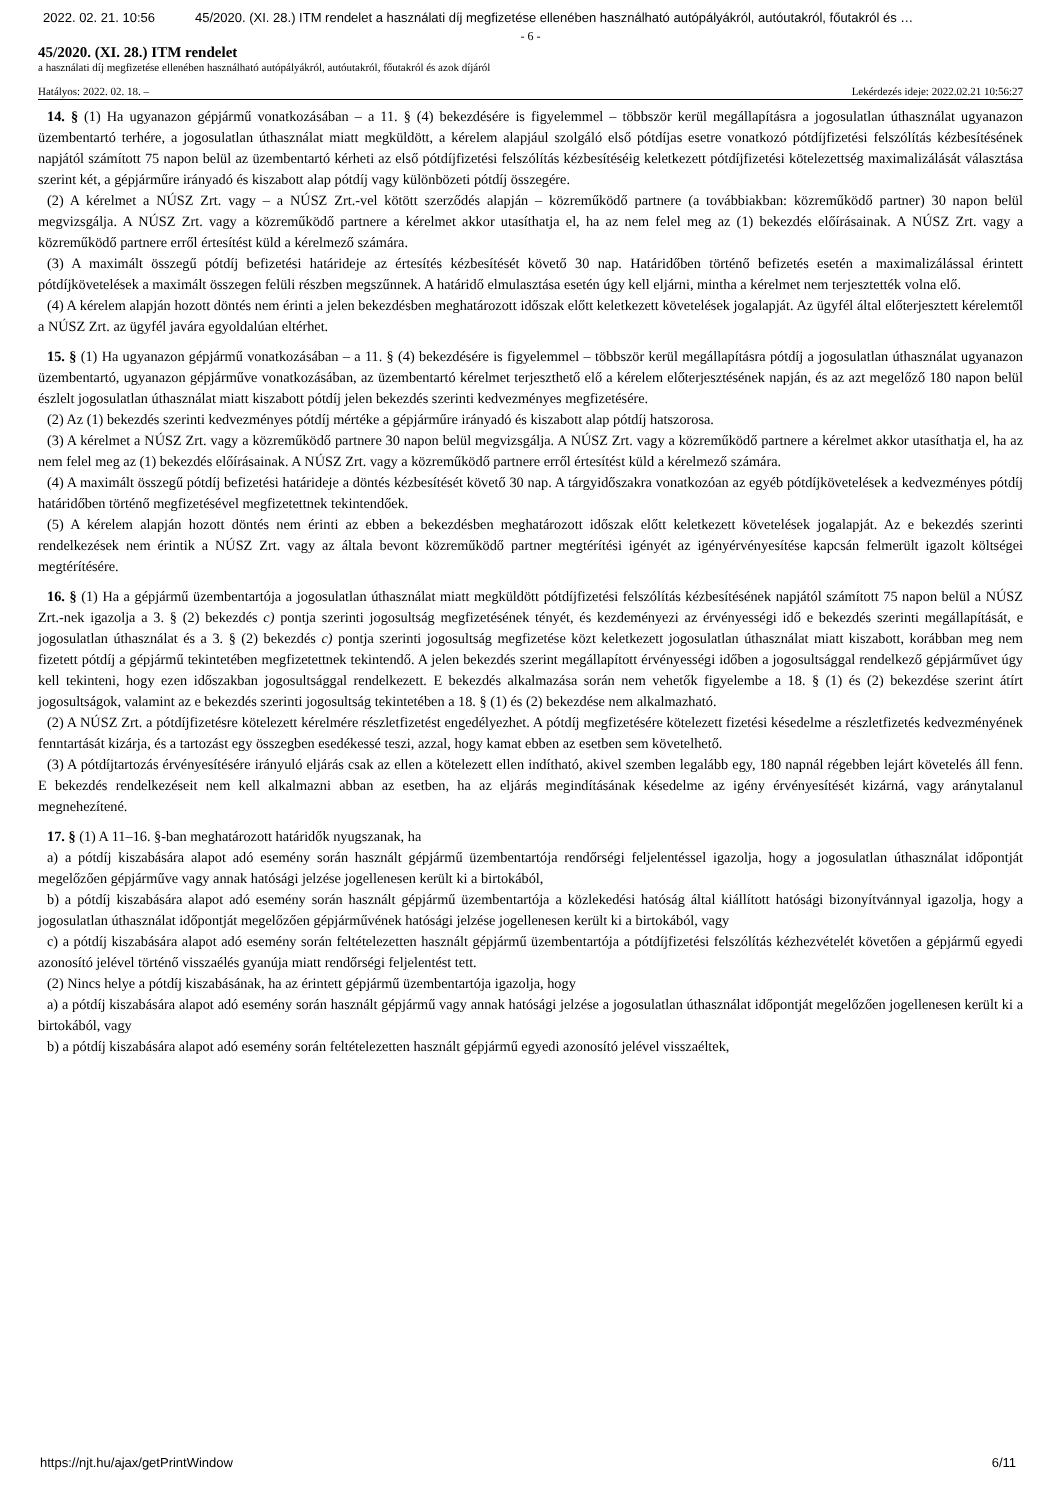2022. 02. 21. 10:56 45/2020. (XI. 28.) ITM rendelet a használati díj megfizetése ellenében használható autópályákról, autóutakról, főutakról és …
- 6 -
45/2020. (XI. 28.) ITM rendelet
a használati díj megfizetése ellenében használható autópályákról, autóutakról, főutakról és azok díjáról
Hatályos: 2022. 02. 18. – Lekérdezés ideje: 2022.02.21 10:56:27
14. § (1) Ha ugyanazon gépjármű vonatkozásában – a 11. § (4) bekezdésére is figyelemmel – többször kerül megállapításra a jogosulatlan úthasználat ugyanazon üzembentartó terhére, a jogosulatlan úthasználat miatt megküldött, a kérelem alapjául szolgáló első pótdíjas esetre vonatkozó pótdíjfizetési felszólítás kézbesítésének napjától számított 75 napon belül az üzembentartó kérheti az első pótdíjfizetési felszólítás kézbesítéséig keletkezett pótdíjfizetési kötelezettség maximalizálását választása szerint két, a gépjárműre irányadó és kiszabott alap pótdíj vagy különbözeti pótdíj összegére.
(2) A kérelmet a NÚSZ Zrt. vagy – a NÚSZ Zrt.-vel kötött szerződés alapján – közreműködő partnere (a továbbiakban: közreműködő partner) 30 napon belül megvizsgálja. A NÚSZ Zrt. vagy a közreműködő partnere a kérelmet akkor utasíthatja el, ha az nem felel meg az (1) bekezdés előírásainak. A NÚSZ Zrt. vagy a közreműködő partnere erről értesítést küld a kérelmező számára.
(3) A maximált összegű pótdíj befizetési határideje az értesítés kézbesítését követő 30 nap. Határidőben történő befizetés esetén a maximalizálással érintett pótdíjkövetelések a maximált összegen felüli részben megszűnnek. A határidő elmulasztása esetén úgy kell eljárni, mintha a kérelmet nem terjesztették volna elő.
(4) A kérelem alapján hozott döntés nem érinti a jelen bekezdésben meghatározott időszak előtt keletkezett követelések jogalapját. Az ügyfél által előterjesztett kérelemtől a NÚSZ Zrt. az ügyfél javára egyoldalúan eltérhet.
15. § (1) Ha ugyanazon gépjármű vonatkozásában – a 11. § (4) bekezdésére is figyelemmel – többször kerül megállapításra pótdíj a jogosulatlan úthasználat ugyanazon üzembentartó, ugyanazon gépjárműve vonatkozásában, az üzembentartó kérelmet terjeszthető elő a kérelem előterjesztésének napján, és az azt megelőző 180 napon belül észlelt jogosulatlan úthasználat miatt kiszabott pótdíj jelen bekezdés szerinti kedvezményes megfizetésére.
(2) Az (1) bekezdés szerinti kedvezményes pótdíj mértéke a gépjárműre irányadó és kiszabott alap pótdíj hatszorosa.
(3) A kérelmet a NÚSZ Zrt. vagy a közreműködő partnere 30 napon belül megvizsgálja. A NÚSZ Zrt. vagy a közreműködő partnere a kérelmet akkor utasíthatja el, ha az nem felel meg az (1) bekezdés előírásainak. A NÚSZ Zrt. vagy a közreműködő partnere erről értesítést küld a kérelmező számára.
(4) A maximált összegű pótdíj befizetési határideje a döntés kézbesítését követő 30 nap. A tárgyidőszakra vonatkozóan az egyéb pótdíjkövetelések a kedvezményes pótdíj határidőben történő megfizetésével megfizetettnek tekintendőek.
(5) A kérelem alapján hozott döntés nem érinti az ebben a bekezdésben meghatározott időszak előtt keletkezett követelések jogalapját. Az e bekezdés szerinti rendelkezések nem érintik a NÚSZ Zrt. vagy az általa bevont közreműködő partner megtérítési igényét az igényérvényesítése kapcsán felmerült igazolt költségei megtérítésére.
16. § (1) Ha a gépjármű üzembentartója a jogosulatlan úthasználat miatt megküldött pótdíjfizetési felszólítás kézbesítésének napjától számított 75 napon belül a NÚSZ Zrt.-nek igazolja a 3. § (2) bekezdés c) pontja szerinti jogosultság megfizetésének tényét, és kezdeményezi az érvényességi idő e bekezdés szerinti megállapítását, e jogosulatlan úthasználat és a 3. § (2) bekezdés c) pontja szerinti jogosultság megfizetése közt keletkezett jogosulatlan úthasználat miatt kiszabott, korábban meg nem fizetett pótdíj a gépjármű tekintetében megfizetettnek tekintendő. A jelen bekezdés szerint megállapított érvényességi időben a jogosultsággal rendelkező gépjárművet úgy kell tekinteni, hogy ezen időszakban jogosultsággal rendelkezett. E bekezdés alkalmazása során nem vehetők figyelembe a 18. § (1) és (2) bekezdése szerint átírt jogosultságok, valamint az e bekezdés szerinti jogosultság tekintetében a 18. § (1) és (2) bekezdése nem alkalmazható.
(2) A NÚSZ Zrt. a pótdíjfizetésre kötelezett kérelmére részletfizetést engedélyezhet. A pótdíj megfizetésére kötelezett fizetési késedelme a részletfizetés kedvezményének fenntartását kizárja, és a tartozást egy összegben esedékessé teszi, azzal, hogy kamat ebben az esetben sem követelhető.
(3) A pótdíjtartozás érvényesítésére irányuló eljárás csak az ellen a kötelezett ellen indítható, akivel szemben legalább egy, 180 napnál régebben lejárt követelés áll fenn. E bekezdés rendelkezéseit nem kell alkalmazni abban az esetben, ha az eljárás megindításának késedelme az igény érvényesítését kizárná, vagy aránytalanul megnehezítené.
17. § (1) A 11–16. §-ban meghatározott határidők nyugszanak, ha
a) a pótdíj kiszabására alapot adó esemény során használt gépjármű üzembentartója rendőrségi feljelentéssel igazolja, hogy a jogosulatlan úthasználat időpontját megelőzően gépjárműve vagy annak hatósági jelzése jogellenesen került ki a birtokából,
b) a pótdíj kiszabására alapot adó esemény során használt gépjármű üzembentartója a közlekedési hatóság által kiállított hatósági bizonyítvánnyal igazolja, hogy a jogosulatlan úthasználat időpontját megelőzően gépjárművének hatósági jelzése jogellenesen került ki a birtokából, vagy
c) a pótdíj kiszabására alapot adó esemény során feltételezetten használt gépjármű üzembentartója a pótdíjfizetési felszólítás kézhezvételét követően a gépjármű egyedi azonosító jelével történő visszaélés gyanúja miatt rendőrségi feljelentést tett.
(2) Nincs helye a pótdíj kiszabásának, ha az érintett gépjármű üzembentartója igazolja, hogy
a) a pótdíj kiszabására alapot adó esemény során használt gépjármű vagy annak hatósági jelzése a jogosulatlan úthasználat időpontját megelőzően jogellenesen került ki a birtokából, vagy
b) a pótdíj kiszabására alapot adó esemény során feltételezetten használt gépjármű egyedi azonosító jelével visszaéltek,
https://njt.hu/ajax/getPrintWindow 6/11